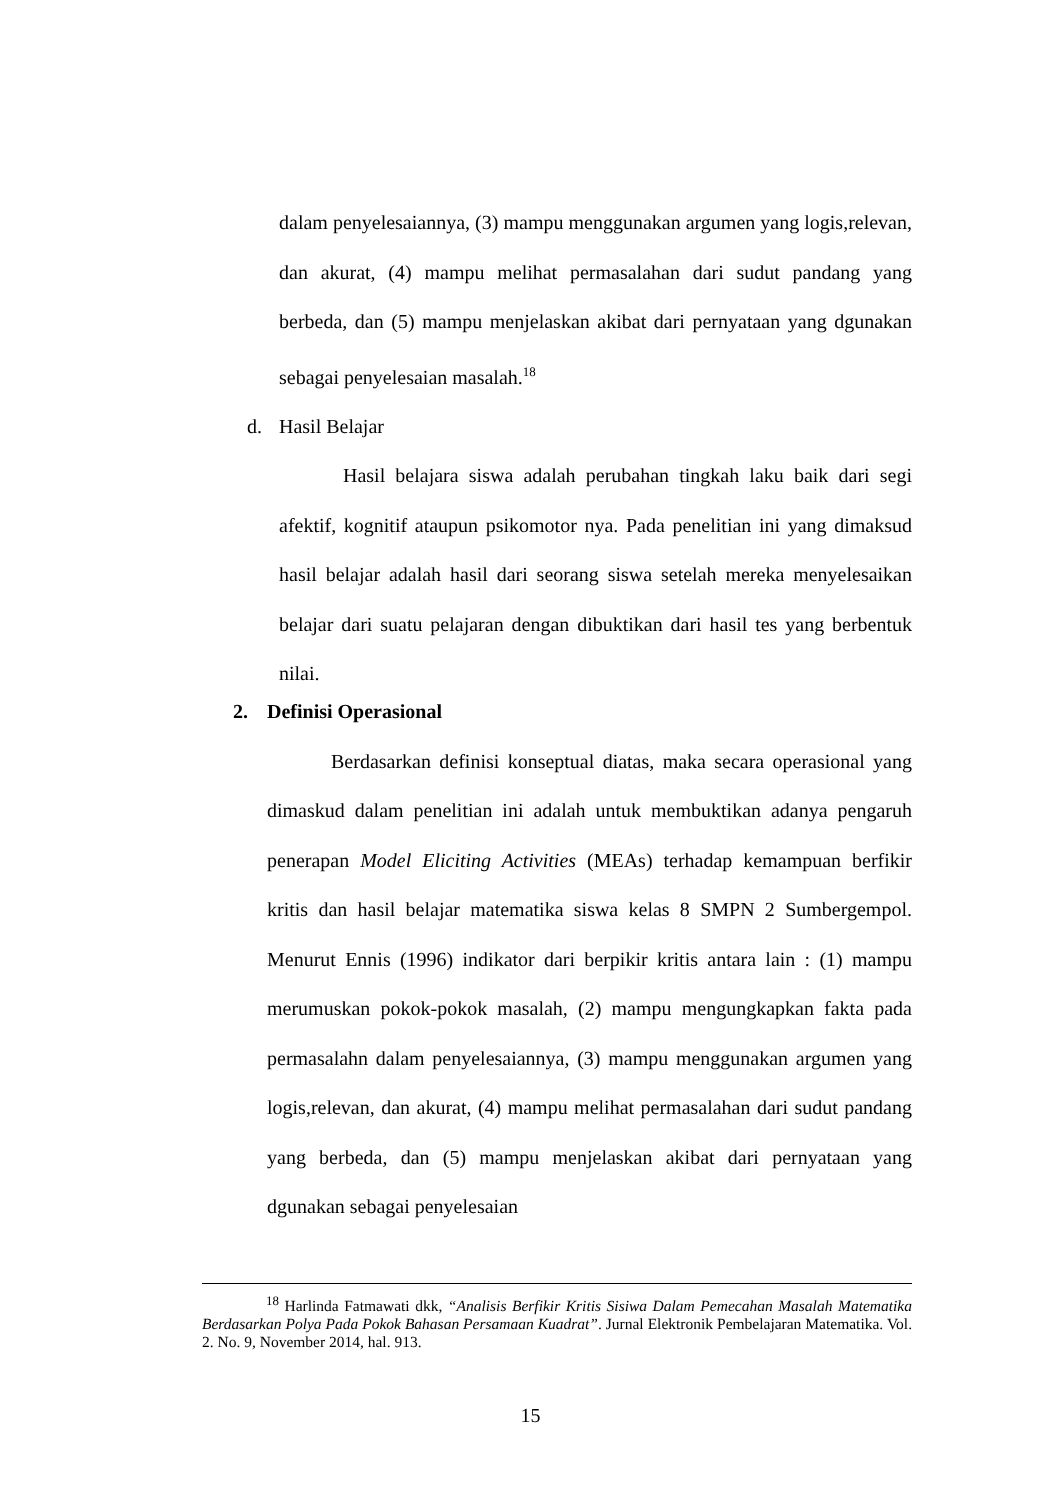dalam penyelesaiannya, (3) mampu menggunakan argumen yang logis,relevan, dan akurat, (4) mampu melihat permasalahan dari sudut pandang yang berbeda, dan (5) mampu menjelaskan akibat dari pernyataan yang dgunakan sebagai penyelesaian masalah.<sup>18</sup>
d. Hasil Belajar
Hasil belajara siswa adalah perubahan tingkah laku baik dari segi afektif, kognitif ataupun psikomotor nya. Pada penelitian ini yang dimaksud hasil belajar adalah hasil dari seorang siswa setelah mereka menyelesaikan belajar dari suatu pelajaran dengan dibuktikan dari hasil tes yang berbentuk nilai.
2. Definisi Operasional
Berdasarkan definisi konseptual diatas, maka secara operasional yang dimaskud dalam penelitian ini adalah untuk membuktikan adanya pengaruh penerapan Model Eliciting Activities (MEAs) terhadap kemampuan berfikir kritis dan hasil belajar matematika siswa kelas 8 SMPN 2 Sumbergempol. Menurut Ennis (1996) indikator dari berpikir kritis antara lain : (1) mampu merumuskan pokok-pokok masalah, (2) mampu mengungkapkan fakta pada permasalahn dalam penyelesaiannya, (3) mampu menggunakan argumen yang logis,relevan, dan akurat, (4) mampu melihat permasalahan dari sudut pandang yang berbeda, dan (5) mampu menjelaskan akibat dari pernyataan yang dgunakan sebagai penyelesaian
<sup>18</sup> Harlinda Fatmawati dkk, “Analisis Berfikir Kritis Sisiwa Dalam Pemecahan Masalah Matematika Berdasarkan Polya Pada Pokok Bahasan Persamaan Kuadrat”. Jurnal Elektronik Pembelajaran Matematika. Vol. 2. No. 9, November 2014, hal. 913.
15